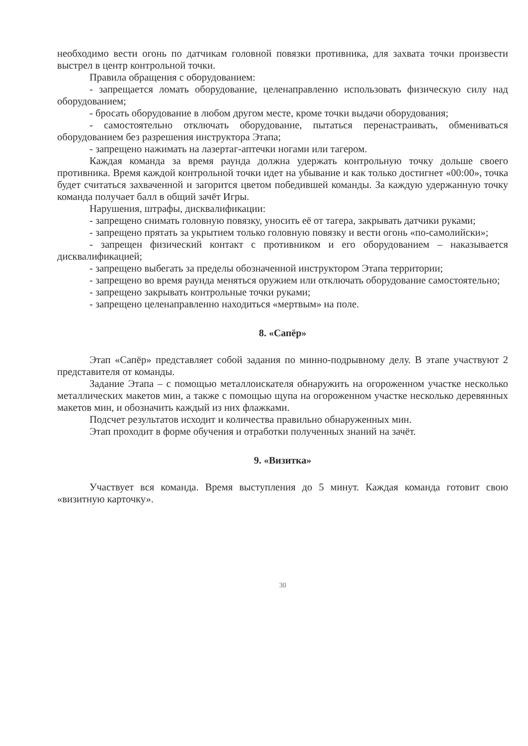необходимо вести огонь по датчикам головной повязки противника, для захвата точки произвести выстрел в центр контрольной точки.
Правила обращения с оборудованием:
- запрещается ломать оборудование, целенаправленно использовать физическую силу над оборудованием;
- бросать оборудование в любом другом месте, кроме точки выдачи оборудования;
- самостоятельно отключать оборудование, пытаться перенастраивать, обмениваться оборудованием без разрешения инструктора Этапа;
- запрещено нажимать на лазертаг-аптечки ногами или тагером.
Каждая команда за время раунда должна удержать контрольную точку дольше своего противника. Время каждой контрольной точки идет на убывание и как только достигнет «00:00», точка будет считаться захваченной и загорится цветом победившей команды. За каждую удержанную точку команда получает балл в общий зачёт Игры.
Нарушения, штрафы, дисквалификации:
- запрещено снимать головную повязку, уносить её от тагера, закрывать датчики руками;
- запрещено прятать за укрытием только головную повязку и вести огонь «по-самолийски»;
- запрещен физический контакт с противником и его оборудованием – наказывается дисквалификацией;
- запрещено выбегать за пределы обозначенной инструктором Этапа территории;
- запрещено во время раунда меняться оружием или отключать оборудование самостоятельно;
- запрещено закрывать контрольные точки руками;
- запрещено целенаправленно находиться «мертвым» на поле.
8. «Сапёр»
Этап «Сапёр» представляет собой задания по минно-подрывному делу. В этапе участвуют 2 представителя от команды.
Задание Этапа – с помощью металлоискателя обнаружить на огороженном участке несколько металлических макетов мин, а также с помощью щупа на огороженном участке несколько деревянных макетов мин, и обозначить каждый из них флажками.
Подсчет результатов исходит и количества правильно обнаруженных мин.
Этап проходит в форме обучения и отработки полученных знаний на зачёт.
9. «Визитка»
Участвует вся команда. Время выступления до 5 минут. Каждая команда готовит свою «визитную карточку».
30